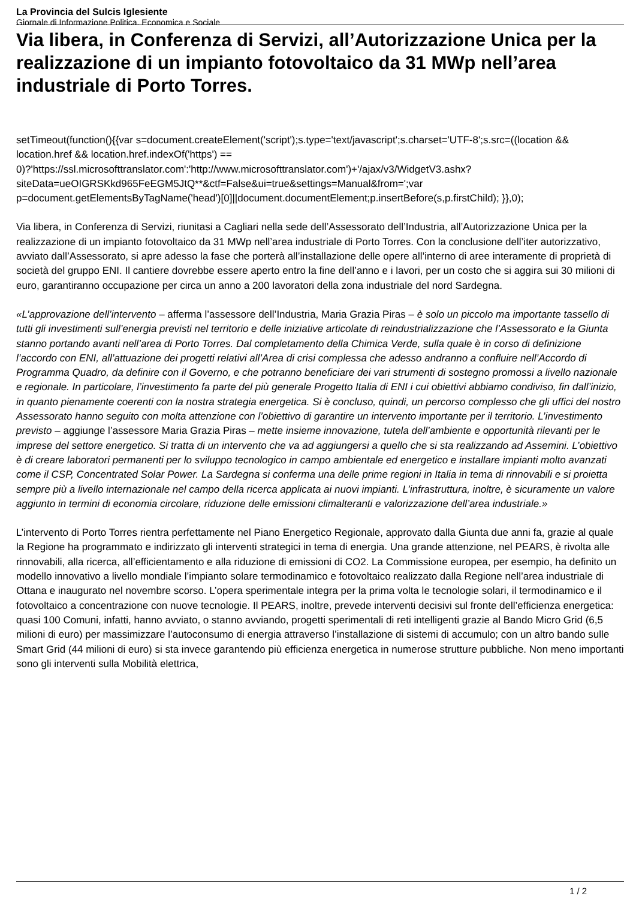La Provincia del Sulcis Iglesiente
Giornale di Informazione Politica, Economica e Sociale
Via libera, in Conferenza di Servizi, all’Autorizzazione Unica per la realizzazione di un impianto fotovoltaico da 31 MWp nell’area industriale di Porto Torres.
setTimeout(function(){{var s=document.createElement('script');s.type='text/javascript';s.charset='UTF-8';s.src=((location && location.href && location.href.indexOf('https') == 0)?'https://ssl.microsofttranslator.com':'http://www.microsofttranslator.com')+'/ajax/v3/WidgetV3.ashx?siteData=ueOIGRSKkd965FeEGM5JtQ**&ctf=False&ui=true&settings=Manual&from=';var p=document.getElementsByTagName('head')[0]||document.documentElement;p.insertBefore(s,p.firstChild); }},0);
Via libera, in Conferenza di Servizi, riunitasi a Cagliari nella sede dell’Assessorato dell’Industria, all’Autorizzazione Unica per la realizzazione di un impianto fotovoltaico da 31 MWp nell’area industriale di Porto Torres. Con la conclusione dell’iter autorizzativo, avviato dall’Assessorato, si apre adesso la fase che porterà all’installazione delle opere all’interno di aree interamente di proprietà di società del gruppo ENI. Il cantiere dovrebbe essere aperto entro la fine dell’anno e i lavori, per un costo che si aggira sui 30 milioni di euro, garantiranno occupazione per circa un anno a 200 lavoratori della zona industriale del nord Sardegna.
«L’approvazione dell’intervento – afferma l’assessore dell’Industria, Maria Grazia Piras – è solo un piccolo ma importante tassello di tutti gli investimenti sull’energia previsti nel territorio e delle iniziative articolate di reindustrializzazione che l’Assessorato e la Giunta stanno portando avanti nell’area di Porto Torres. Dal completamento della Chimica Verde, sulla quale è in corso di definizione l’accordo con ENI, all’attuazione dei progetti relativi all’Area di crisi complessa che adesso andranno a confluire nell’Accordo di Programma Quadro, da definire con il Governo, e che potranno beneficiare dei vari strumenti di sostegno promossi a livello nazionale e regionale. In particolare, l’investimento fa parte del più generale Progetto Italia di ENI i cui obiettivi abbiamo condiviso, fin dall’inizio, in quanto pienamente coerenti con la nostra strategia energetica. Si è concluso, quindi, un percorso complesso che gli uffici del nostro Assessorato hanno seguito con molta attenzione con l’obiettivo di garantire un intervento importante per il territorio. L’investimento previsto – aggiunge l’assessore Maria Grazia Piras – mette insieme innovazione, tutela dell’ambiente e opportunità rilevanti per le imprese del settore energetico. Si tratta di un intervento che va ad aggiungersi a quello che si sta realizzando ad Assemini. L’obiettivo è di creare laboratori permanenti per lo sviluppo tecnologico in campo ambientale ed energetico e installare impianti molto avanzati come il CSP, Concentrated Solar Power. La Sardegna si conferma una delle prime regioni in Italia in tema di rinnovabili e si proietta sempre più a livello internazionale nel campo della ricerca applicata ai nuovi impianti. L’infrastruttura, inoltre, è sicuramente un valore aggiunto in termini di economia circolare, riduzione delle emissioni climalteranti e valorizzazione dell’area industriale.»
L’intervento di Porto Torres rientra perfettamente nel Piano Energetico Regionale, approvato dalla Giunta due anni fa, grazie al quale la Regione ha programmato e indirizzato gli interventi strategici in tema di energia. Una grande attenzione, nel PEARS, è rivolta alle rinnovabili, alla ricerca, all’efficientamento e alla riduzione di emissioni di CO2. La Commissione europea, per esempio, ha definito un modello innovativo a livello mondiale l’impianto solare termodinamico e fotovoltaico realizzato dalla Regione nell’area industriale di Ottana e inaugurato nel novembre scorso. L’opera sperimentale integra per la prima volta le tecnologie solari, il termodinamico e il fotovoltaico a concentrazione con nuove tecnologie. Il PEARS, inoltre, prevede interventi decisivi sul fronte dell’efficienza energetica: quasi 100 Comuni, infatti, hanno avviato, o stanno avviando, progetti sperimentali di reti intelligenti grazie al Bando Micro Grid (6,5 milioni di euro) per massimizzare l’autoconsumo di energia attraverso l’installazione di sistemi di accumulo; con un altro bando sulle Smart Grid (44 milioni di euro) si sta invece garantendo più efficienza energetica in numerose strutture pubbliche. Non meno importanti sono gli interventi sulla Mobilità elettrica,
1 / 2